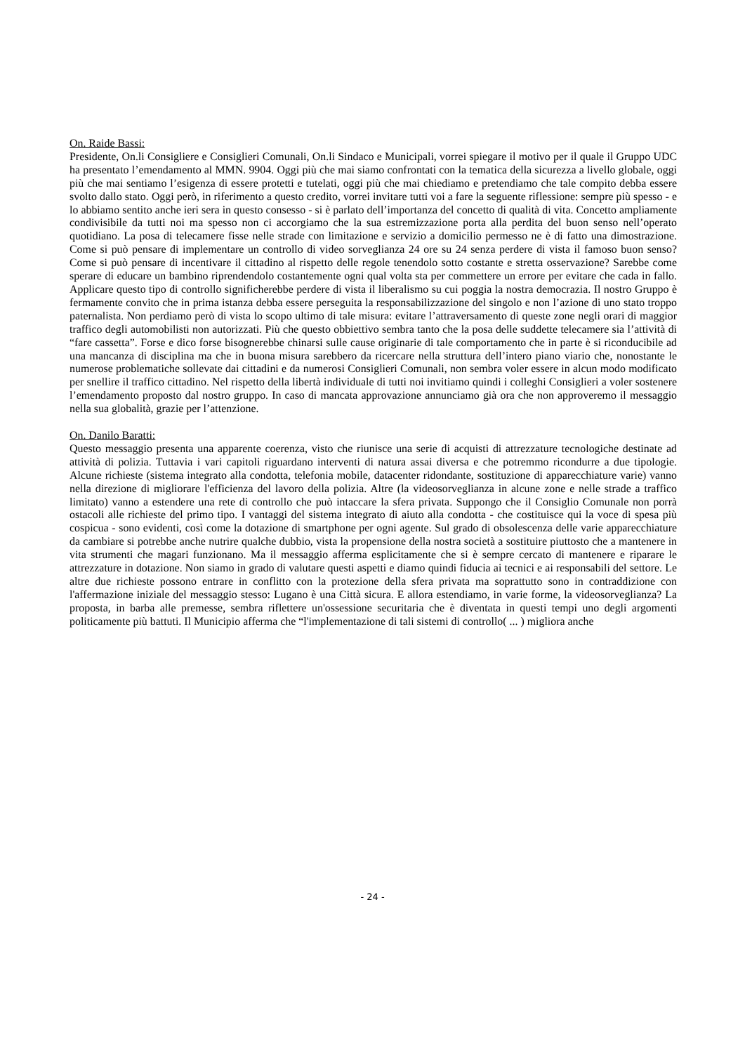On. Raide Bassi:
Presidente, On.li Consigliere e Consiglieri Comunali, On.li Sindaco e Municipali, vorrei spiegare il motivo per il quale il Gruppo UDC ha presentato l’emendamento al MMN. 9904. Oggi più che mai siamo confrontati con la tematica della sicurezza a livello globale, oggi più che mai sentiamo l’esigenza di essere protetti e tutelati, oggi più che mai chiediamo e pretendiamo che tale compito debba essere svolto dallo stato. Oggi però, in riferimento a questo credito, vorrei invitare tutti voi a fare la seguente riflessione: sempre più spesso - e lo abbiamo sentito anche ieri sera in questo consesso - si è parlato dell’importanza del concetto di qualità di vita. Concetto ampliamente condivisibile da tutti noi ma spesso non ci accorgiamo che la sua estremizzazione porta alla perdita del buon senso nell’operato quotidiano. La posa di telecamere fisse nelle strade con limitazione e servizio a domicilio permesso ne è di fatto una dimostrazione. Come si può pensare di implementare un controllo di video sorveglianza 24 ore su 24 senza perdere di vista il famoso buon senso? Come si può pensare di incentivare il cittadino al rispetto delle regole tenendolo sotto costante e stretta osservazione? Sarebbe come sperare di educare un bambino riprendendolo costantemente ogni qual volta sta per commettere un errore per evitare che cada in fallo. Applicare questo tipo di controllo significherebbe perdere di vista il liberalismo su cui poggia la nostra democrazia. Il nostro Gruppo è fermamente convito che in prima istanza debba essere perseguita la responsabilizzazione del singolo e non l’azione di uno stato troppo paternalista. Non perdiamo però di vista lo scopo ultimo di tale misura: evitare l’attraversamento di queste zone negli orari di maggior traffico degli automobilisti non autorizzati. Più che questo obbiettivo sembra tanto che la posa delle suddette telecamere sia l’attività di “fare cassetta”. Forse e dico forse bisognerebbe chinarsi sulle cause originarie di tale comportamento che in parte è si riconducibile ad una mancanza di disciplina ma che in buona misura sarebbero da ricercare nella struttura dell’intero piano viario che, nonostante le numerose problematiche sollevate dai cittadini e da numerosi Consiglieri Comunali, non sembra voler essere in alcun modo modificato per snellire il traffico cittadino. Nel rispetto della libertà individuale di tutti noi invitiamo quindi i colleghi Consiglieri a voler sostenere l’emendamento proposto dal nostro gruppo. In caso di mancata approvazione annunciamo già ora che non approveremo il messaggio nella sua globalità, grazie per l’attenzione.
On. Danilo Baratti:
Questo messaggio presenta una apparente coerenza, visto che riunisce una serie di acquisti di attrezzature tecnologiche destinate ad attività di polizia. Tuttavia i vari capitoli riguardano interventi di natura assai diversa e che potremmo ricondurre a due tipologie. Alcune richieste (sistema integrato alla condotta, telefonia mobile, datacenter ridondante, sostituzione di apparecchiature varie) vanno nella direzione di migliorare l'efficienza del lavoro della polizia. Altre (la videosorveglianza in alcune zone e nelle strade a traffico limitato) vanno a estendere una rete di controllo che può intaccare la sfera privata. Suppongo che il Consiglio Comunale non porrà ostacoli alle richieste del primo tipo. I vantaggi del sistema integrato di aiuto alla condotta - che costituisce qui la voce di spesa più cospicua - sono evidenti, così come la dotazione di smartphone per ogni agente. Sul grado di obsolescenza delle varie apparecchiature da cambiare si potrebbe anche nutrire qualche dubbio, vista la propensione della nostra società a sostituire piuttosto che a mantenere in vita strumenti che magari funzionano. Ma il messaggio afferma esplicitamente che si è sempre cercato di mantenere e riparare le attrezzature in dotazione. Non siamo in grado di valutare questi aspetti e diamo quindi fiducia ai tecnici e ai responsabili del settore. Le altre due richieste possono entrare in conflitto con la protezione della sfera privata ma soprattutto sono in contraddizione con l'affermazione iniziale del messaggio stesso: Lugano è una Città sicura. E allora estendiamo, in varie forme, la videosorveglianza? La proposta, in barba alle premesse, sembra riflettere un'ossessione securitaria che è diventata in questi tempi uno degli argomenti politicamente più battuti. Il Municipio afferma che “l'implementazione di tali sistemi di controllo( ... ) migliora anche
- 24 -